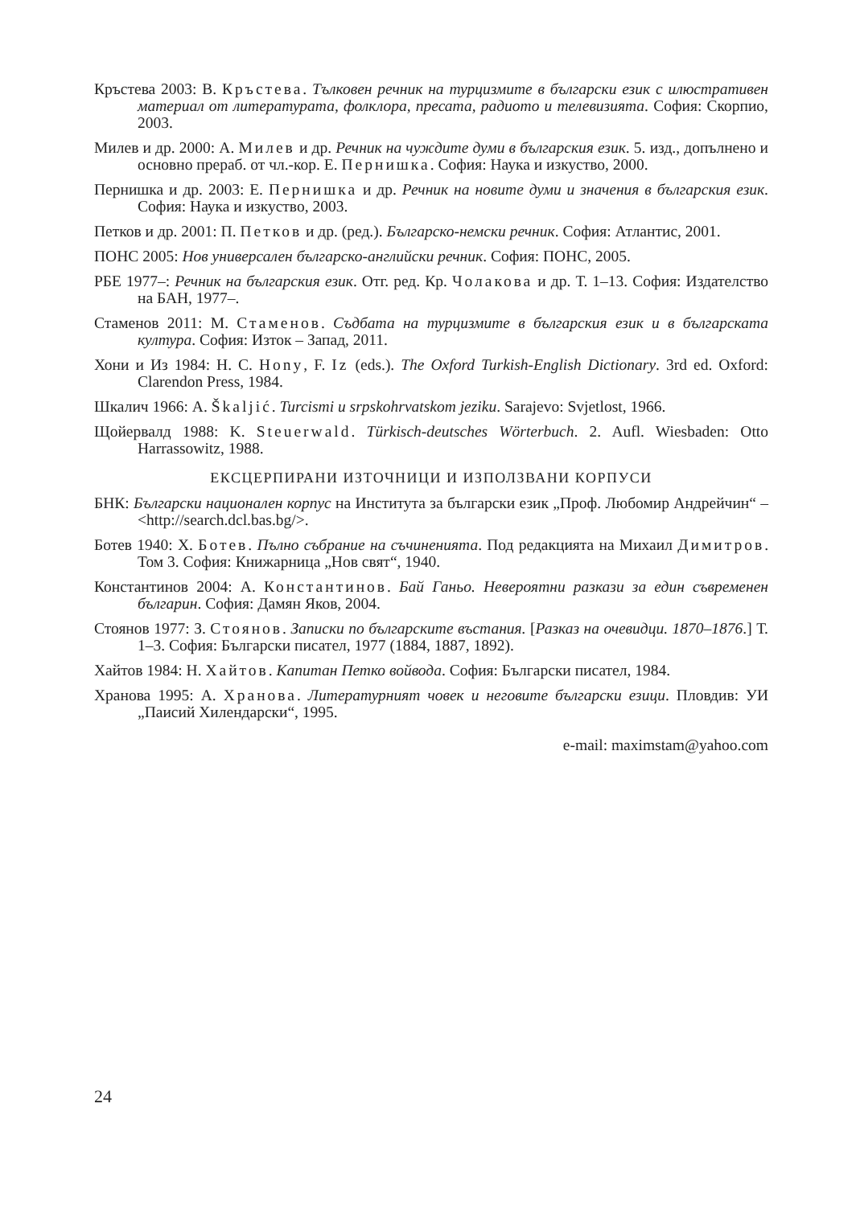Кръстева 2003: В. Кръстева. Тълковен речник на турцизмите в български език с илюстративен материал от литературата, фолклора, пресата, радиото и телевизията. София: Скорпио, 2003.
Милев и др. 2000: А. Милев и др. Речник на чуждите думи в българския език. 5. изд., допълнено и основно прераб. от чл.-кор. Е. Пернишка. София: Наука и изкуство, 2000.
Пернишка и др. 2003: Е. Пернишка и др. Речник на новите думи и значения в българския език. София: Наука и изкуство, 2003.
Петков и др. 2001: П. Петков и др. (ред.). Българско-немски речник. София: Атлантис, 2001.
ПОНС 2005: Нов универсален българско-английски речник. София: ПОНС, 2005.
РБЕ 1977–: Речник на българския език. Отг. ред. Кр. Чолакова и др. Т. 1–13. София: Издателство на БАН, 1977–.
Стаменов 2011: М. Стаменов. Съдбата на турцизмите в българския език и в българската култура. София: Изток – Запад, 2011.
Хони и Из 1984: H. C. Hony, F. Iz (eds.). The Oxford Turkish-English Dictionary. 3rd ed. Oxford: Clarendon Press, 1984.
Шкалич 1966: A. Škaljić. Turcismi u srpskohrvatskom jeziku. Sarajevo: Svjetlost, 1966.
Щойервалд 1988: K. Steuerwald. Türkisch-deutsches Wörterbuch. 2. Aufl. Wiesbaden: Otto Harrassowitz, 1988.
ЕКСЦЕРПИРАНИ ИЗТОЧНИЦИ И ИЗПОЛЗВАНИ КОРПУСИ
БНК: Български национален корпус на Института за български език „Проф. Любомир Андрейчин“ – <http://search.dcl.bas.bg/>.
Ботев 1940: Х. Ботев. Пълно събрание на съчиненията. Под редакцията на Михаил Димитров. Том 3. София: Книжарница „Нов свят“, 1940.
Константинов 2004: А. Константинов. Бай Ганьо. Невероятни разкази за един съвременен българин. София: Дамян Яков, 2004.
Стоянов 1977: З. Стоянов. Записки по българските въстания. [Разказ на очевидци. 1870–1876.] Т. 1–3. София: Български писател, 1977 (1884, 1887, 1892).
Хайтов 1984: Н. Хайтов. Капитан Петко войвода. София: Български писател, 1984.
Хранова 1995: А. Хранова. Литературният човек и неговите български езици. Пловдив: УИ „Паисий Хилендарски“, 1995.
e-mail: maximstam@yahoo.com
24